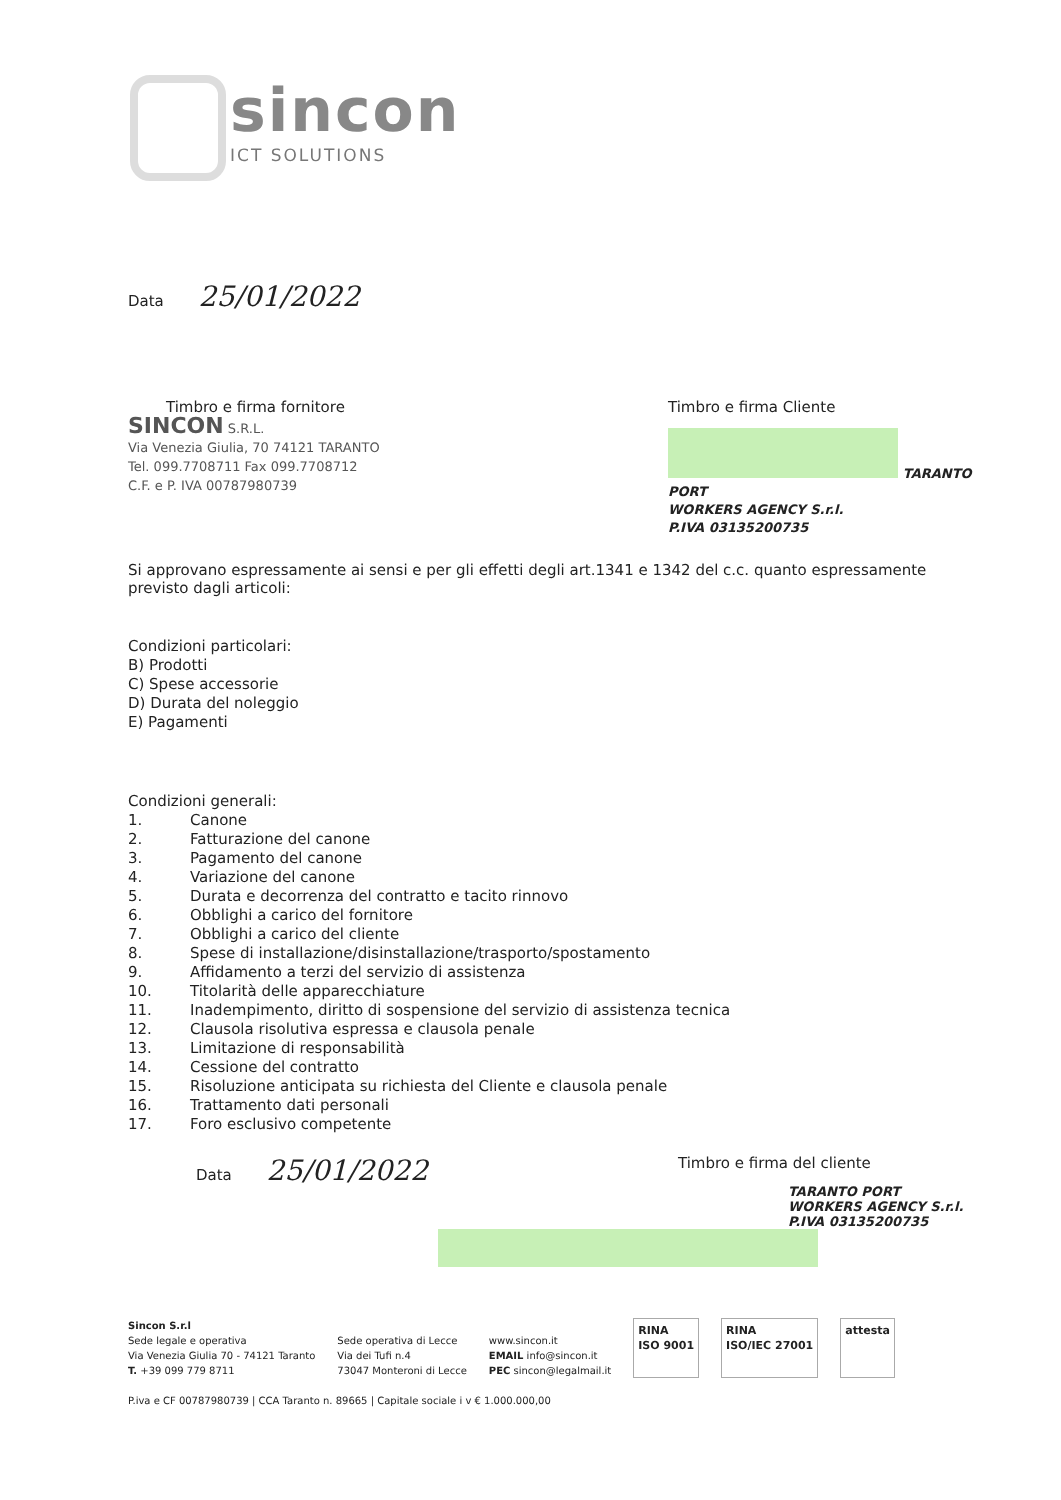sincon
ICT SOLUTIONS
Data 25/01/2022
Timbro e firma fornitore
SINCON S.R.L.
Via Venezia Giulia, 70 74121 TARANTO
Tel. 099.7708711 Fax 099.7708712
C.F. e P. IVA 00787980739
Timbro e firma Cliente
TARANTO PORT
WORKERS AGENCY S.r.l.
P.IVA 03135200735
Si approvano espressamente ai sensi e per gli effetti degli art.1341 e 1342 del c.c. quanto espressamente previsto dagli articoli:
Condizioni particolari:
B) Prodotti
C) Spese accessorie
D) Durata del noleggio
E) Pagamenti
Condizioni generali:
1. Canone
2. Fatturazione del canone
3. Pagamento del canone
4. Variazione del canone
5. Durata e decorrenza del contratto e tacito rinnovo
6. Obblighi a carico del fornitore
7. Obblighi a carico del cliente
8. Spese di installazione/disinstallazione/trasporto/spostamento
9. Affidamento a terzi del servizio di assistenza
10. Titolarità delle apparecchiature
11. Inadempimento, diritto di sospensione del servizio di assistenza tecnica
12. Clausola risolutiva espressa e clausola penale
13. Limitazione di responsabilità
14. Cessione del contratto
15. Risoluzione anticipata su richiesta del Cliente e clausola penale
16. Trattamento dati personali
17. Foro esclusivo competente
Data 25/01/2022
Timbro e firma del cliente
TARANTO PORT
WORKERS AGENCY S.r.l.
P.IVA 03135200735
Sincon S.r.l
Sede legale e operativa
Via Venezia Giulia 70 - 74121 Taranto
T. +39 099 779 8711
Sede operativa di Lecce
Via dei Tufi n.4
73047 Monteroni di Lecce
www.sincon.it
EMAIL info@sincon.it
PEC sincon@legalmail.it
RINA
ISO 9001
RINA
ISO/IEC 27001
attesta
P.iva e CF 00787980739 | CCA Taranto n. 89665 | Capitale sociale i v € 1.000.000,00